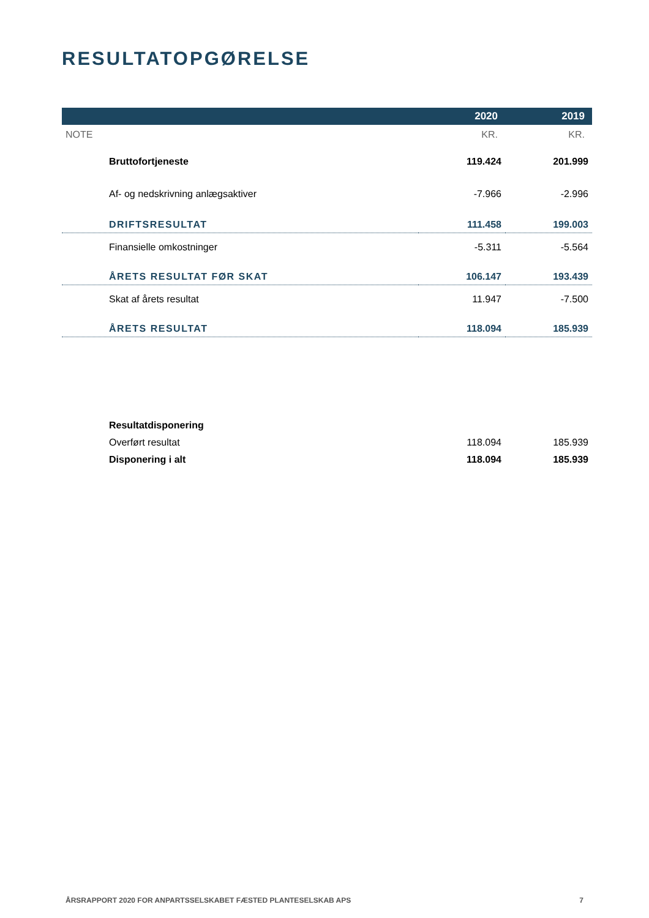RESULTATOPGØRELSE
| | 2020 | 2019 |
| --- | --- | --- |
| NOTE | KR. | KR. |
| Bruttofortjeneste | 119.424 | 201.999 |
| Af- og nedskrivning anlægsaktiver | -7.966 | -2.996 |
| DRIFTSRESULTAT | 111.458 | 199.003 |
| Finansielle omkostninger | -5.311 | -5.564 |
| ÅRETS RESULTAT FØR SKAT | 106.147 | 193.439 |
| Skat af årets resultat | 11.947 | -7.500 |
| ÅRETS RESULTAT | 118.094 | 185.939 |
| Resultatdisponering | | |
| Overført resultat | 118.094 | 185.939 |
| Disponering i alt | 118.094 | 185.939 |
ÅRSRAPPORT 2020 FOR ANPARTSSELSKABET FÆSTED PLANTESELSKAB APS 7